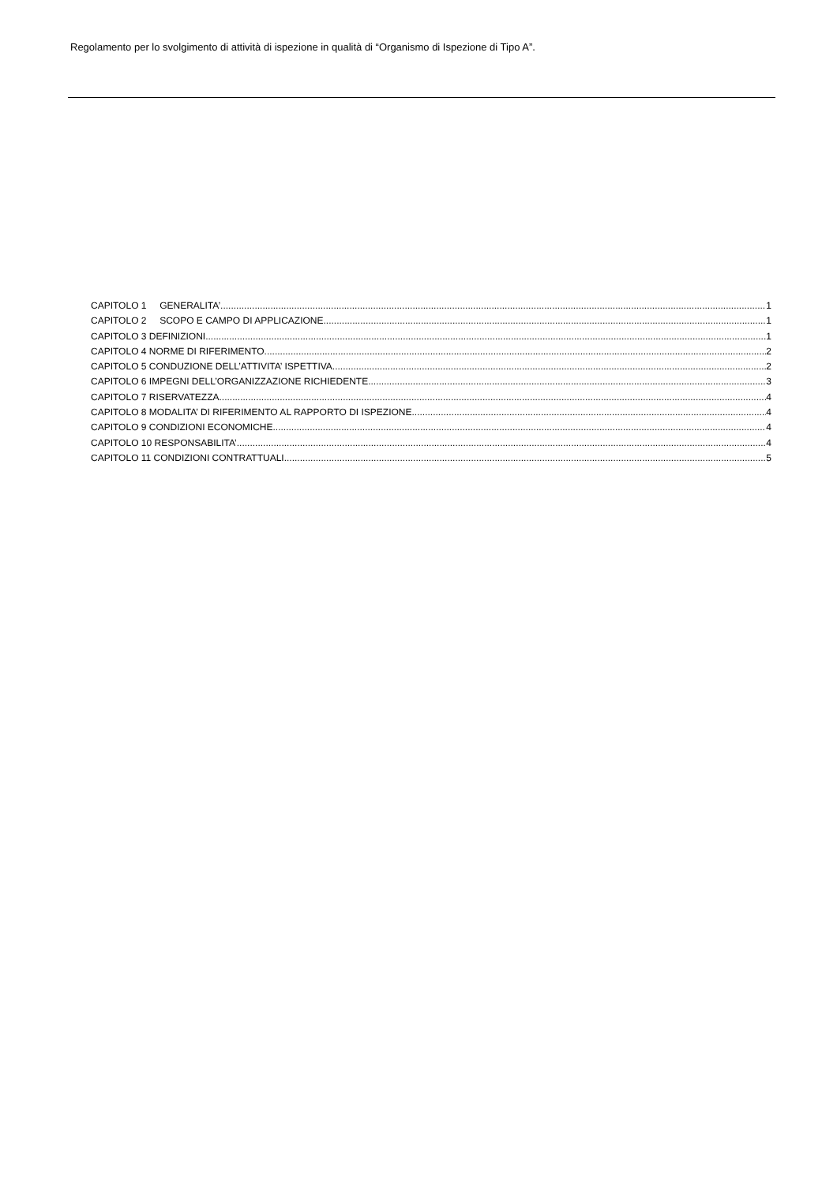Regolamento per lo svolgimento di attività di ispezione in qualità di “Organismo di Ispezione di Tipo A”.
CAPITOLO 1 GENERALITA’ 1
CAPITOLO 2 SCOPO E CAMPO DI APPLICAZIONE 1
CAPITOLO 3 DEFINIZIONI 1
CAPITOLO 4 NORME DI RIFERIMENTO 2
CAPITOLO 5 CONDUZIONE DELL’ATTIVITA’ ISPETTIVA 2
CAPITOLO 6 IMPEGNI DELL’ORGANIZZAZIONE RICHIEDENTE 3
CAPITOLO 7 RISERVATEZZA 4
CAPITOLO 8 MODALITA’ DI RIFERIMENTO AL RAPPORTO DI ISPEZIONE 4
CAPITOLO 9 CONDIZIONI ECONOMICHE 4
CAPITOLO 10 RESPONSABILITA’ 4
CAPITOLO 11 CONDIZIONI CONTRATTUALI 5